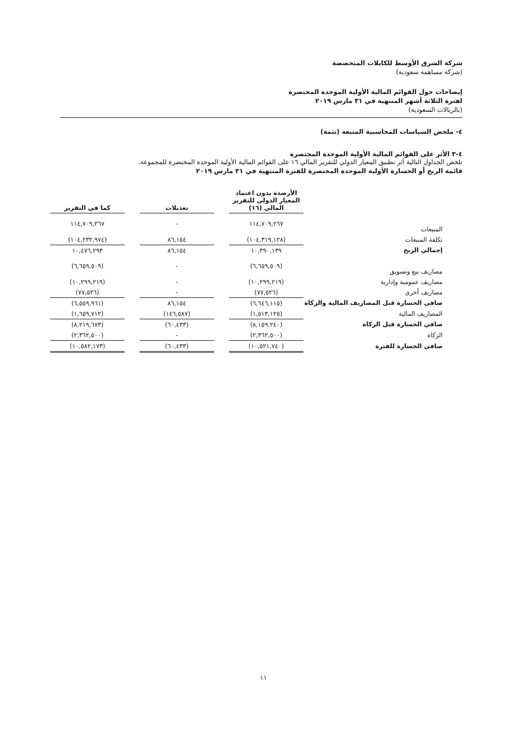شركة الشرق الأوسط للكابلات المتخصصة
(شركة مساهمة سعودية)
إيضاحات حول القوائم المالية الأولية الموحدة المختصرة
لفترة الثلاثة أشهر المنتهية في ٣١ مارس ٢٠١٩
(بالريالات السعودية)
٤- ملخص السياسات المحاسبية المتبعة (تتمة)
٤-٣ الأثر على القوائم المالية الأولية الموحدة المختصرة
تلخص الجداول التالية أثر تطبيق المعيار الدولي للتقرير المالي ١٦ على القوائم المالية الأولية الموحدة المختصرة للمجموعة.
قائمة الربح أو الخسارة الأولية الموحدة المختصرة للفترة المنتهية في ٣١ مارس ٢٠١٩
| | الأرصدة بدون اعتماد المعيار الدولي للتقرير المالي (١٦) | | تعديلات | | كما في التقرير |
| --- | --- | --- | --- | --- | --- |
| المبيعات | ١١٤,٧٠٩,٢٦٧ | | - | | ١١٤,٧٠٩,٢٦٧ |
| تكلفة المبيعات | (١٠٤,٣١٩,١٢٨) | | ٨٦,١٥٤ | | (١٠٤,٢٣٢,٩٧٤) |
| إجمالي الربح | ١٠,٣٩٠,١٣٩ | | ٨٦,١٥٤ | | ١٠,٤٧٦,٢٩٣ |
| مصاريف بيع وتسويق | (٦,٦٥٩,٥٠٩) | | - | | (٦,٦٥٩,٥٠٩) |
| مصاريف عمومية وإدارية | (١٠,٢٩٩,٢١٩) | | - | | (١٠,٢٩٩,٢١٩) |
| مصاريف أخرى | (٧٧,٥٢٦) | | - | | (٧٧,٥٢٦) |
| صافي الخسارة قبل المصاريف المالية والزكاة | (٦,٦٤٦,١١٥) | | ٨٦,١٥٤ | | (٦,٥٥٩,٩٦١) |
| المصاريف المالية | (١,٥١٣,١٢٥) | | (١٤٦,٥٨٧) | | (١,٦٥٩,٧١٢) |
| صافي الخسارة قبل الزكاة | (٨,١٥٩,٢٤٠) | | (٦٠,٤٣٣) | | (٨,٢١٩,٦٧٣) |
| الزكاة | (٢,٣٦٢,٥٠٠) | | - | | (٢,٣٦٢,٥٠٠) |
| صافي الخسارة للفترة | (١٠,٥٢١,٧٤٠) | | (٦٠,٤٣٣) | | (١٠,٥٨٢,١٧٣) |
١١